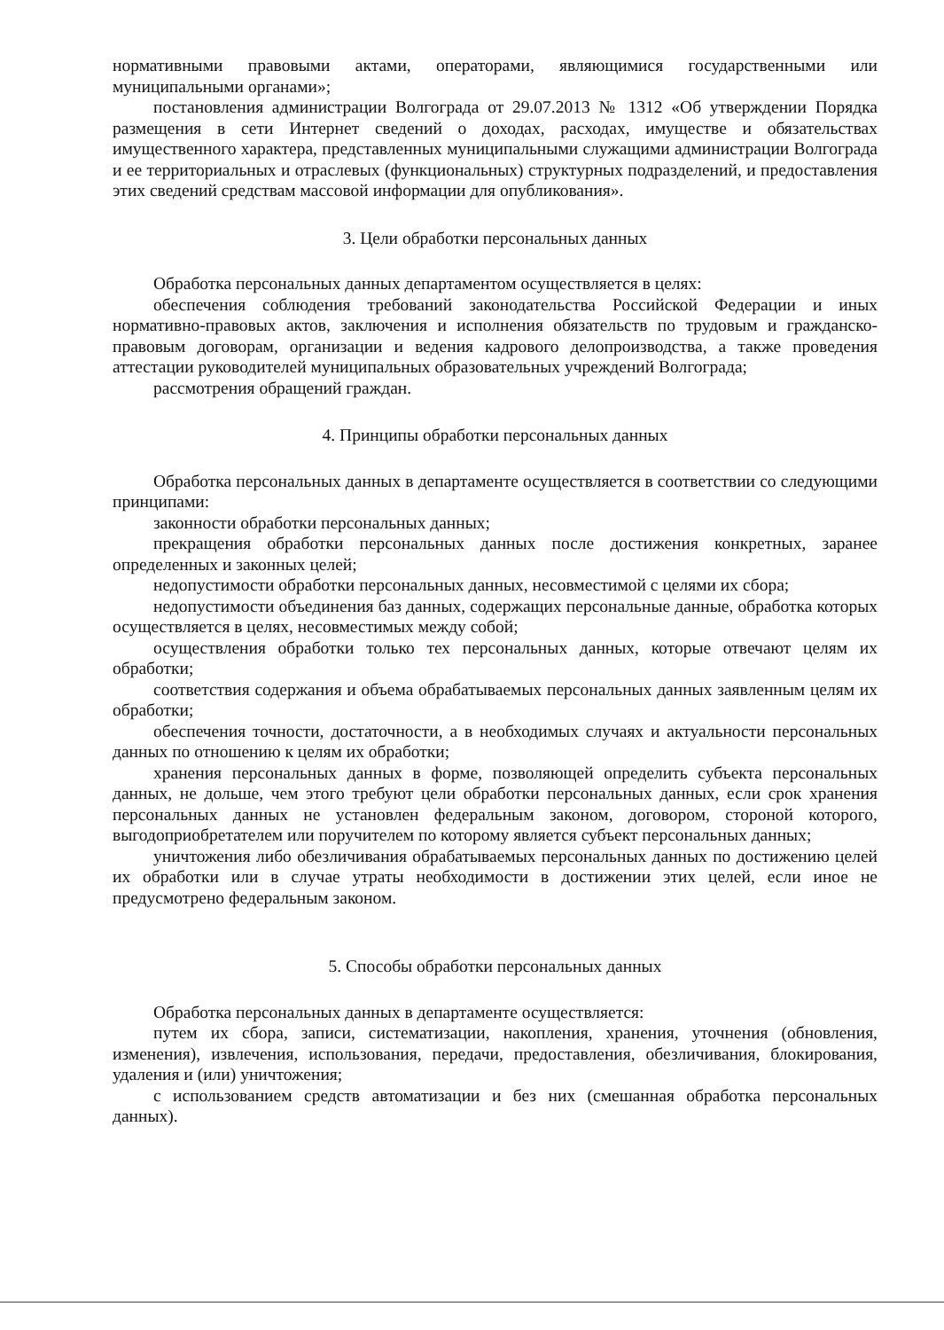нормативными правовыми актами, операторами, являющимися государственными или муниципальными органами»;
постановления администрации Волгограда от 29.07.2013 № 1312 «Об утверждении Порядка размещения в сети Интернет сведений о доходах, расходах, имуществе и обязательствах имущественного характера, представленных муниципальными служащими администрации Волгограда и ее территориальных и отраслевых (функциональных) структурных подразделений, и предоставления этих сведений средствам массовой информации для опубликования».
3. Цели обработки персональных данных
Обработка персональных данных департаментом осуществляется в целях:
обеспечения соблюдения требований законодательства Российской Федерации и иных нормативно-правовых актов, заключения и исполнения обязательств по трудовым и гражданско-правовым договорам, организации и ведения кадрового делопроизводства, а также проведения аттестации руководителей муниципальных образовательных учреждений Волгограда;
рассмотрения обращений граждан.
4. Принципы обработки персональных данных
Обработка персональных данных в департаменте осуществляется в соответствии со следующими принципами:
законности обработки персональных данных;
прекращения обработки персональных данных после достижения конкретных, заранее определенных и законных целей;
недопустимости обработки персональных данных, несовместимой с целями их сбора;
недопустимости объединения баз данных, содержащих персональные данные, обработка которых осуществляется в целях, несовместимых между собой;
осуществления обработки только тех персональных данных, которые отвечают целям их обработки;
соответствия содержания и объема обрабатываемых персональных данных заявленным целям их обработки;
обеспечения точности, достаточности, а в необходимых случаях и актуальности персональных данных по отношению к целям их обработки;
хранения персональных данных в форме, позволяющей определить субъекта персональных данных, не дольше, чем этого требуют цели обработки персональных данных, если срок хранения персональных данных не установлен федеральным законом, договором, стороной которого, выгодоприобретателем или поручителем по которому является субъект персональных данных;
уничтожения либо обезличивания обрабатываемых персональных данных по достижению целей их обработки или в случае утраты необходимости в достижении этих целей, если иное не предусмотрено федеральным законом.
5. Способы обработки персональных данных
Обработка персональных данных в департаменте осуществляется:
путем их сбора, записи, систематизации, накопления, хранения, уточнения (обновления, изменения), извлечения, использования, передачи, предоставления, обезличивания, блокирования, удаления и (или) уничтожения;
с использованием средств автоматизации и без них (смешанная обработка персональных данных).